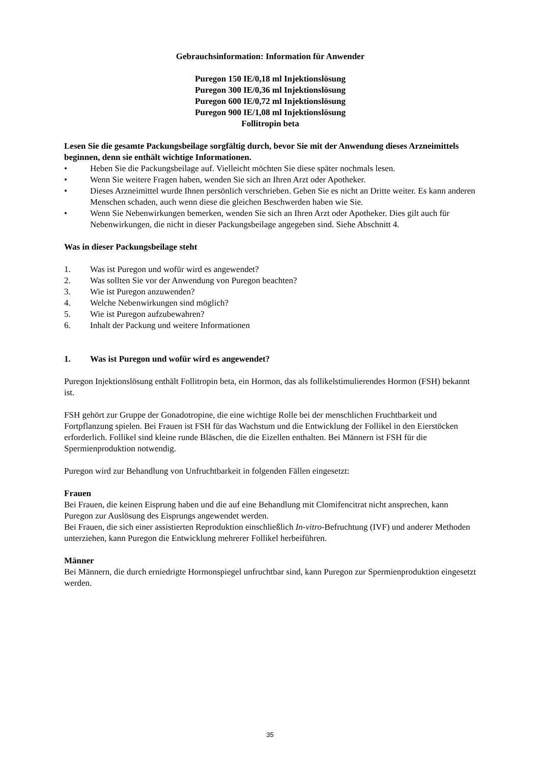Gebrauchsinformation: Information für Anwender
Puregon 150 IE/0,18 ml Injektionslösung
Puregon 300 IE/0,36 ml Injektionslösung
Puregon 600 IE/0,72 ml Injektionslösung
Puregon 900 IE/1,08 ml Injektionslösung
Follitropin beta
Lesen Sie die gesamte Packungsbeilage sorgfältig durch, bevor Sie mit der Anwendung dieses Arzneimittels beginnen, denn sie enthält wichtige Informationen.
• Heben Sie die Packungsbeilage auf. Vielleicht möchten Sie diese später nochmals lesen.
• Wenn Sie weitere Fragen haben, wenden Sie sich an Ihren Arzt oder Apotheker.
• Dieses Arzneimittel wurde Ihnen persönlich verschrieben. Geben Sie es nicht an Dritte weiter. Es kann anderen Menschen schaden, auch wenn diese die gleichen Beschwerden haben wie Sie.
• Wenn Sie Nebenwirkungen bemerken, wenden Sie sich an Ihren Arzt oder Apotheker. Dies gilt auch für Nebenwirkungen, die nicht in dieser Packungsbeilage angegeben sind. Siehe Abschnitt 4.
Was in dieser Packungsbeilage steht
1. Was ist Puregon und wofür wird es angewendet?
2. Was sollten Sie vor der Anwendung von Puregon beachten?
3. Wie ist Puregon anzuwenden?
4. Welche Nebenwirkungen sind möglich?
5. Wie ist Puregon aufzubewahren?
6. Inhalt der Packung und weitere Informationen
1. Was ist Puregon und wofür wird es angewendet?
Puregon Injektionslösung enthält Follitropin beta, ein Hormon, das als follikelstimulierendes Hormon (FSH) bekannt ist.
FSH gehört zur Gruppe der Gonadotropine, die eine wichtige Rolle bei der menschlichen Fruchtbarkeit und Fortpflanzung spielen. Bei Frauen ist FSH für das Wachstum und die Entwicklung der Follikel in den Eierstöcken erforderlich. Follikel sind kleine runde Bläschen, die die Eizellen enthalten. Bei Männern ist FSH für die Spermienproduktion notwendig.
Puregon wird zur Behandlung von Unfruchtbarkeit in folgenden Fällen eingesetzt:
Frauen
Bei Frauen, die keinen Eisprung haben und die auf eine Behandlung mit Clomifencitrat nicht ansprechen, kann Puregon zur Auslösung des Eisprungs angewendet werden.
Bei Frauen, die sich einer assistierten Reproduktion einschließlich In-vitro-Befruchtung (IVF) und anderer Methoden unterziehen, kann Puregon die Entwicklung mehrerer Follikel herbeiführen.
Männer
Bei Männern, die durch erniedrigte Hormonspiegel unfruchtbar sind, kann Puregon zur Spermienproduktion eingesetzt werden.
35